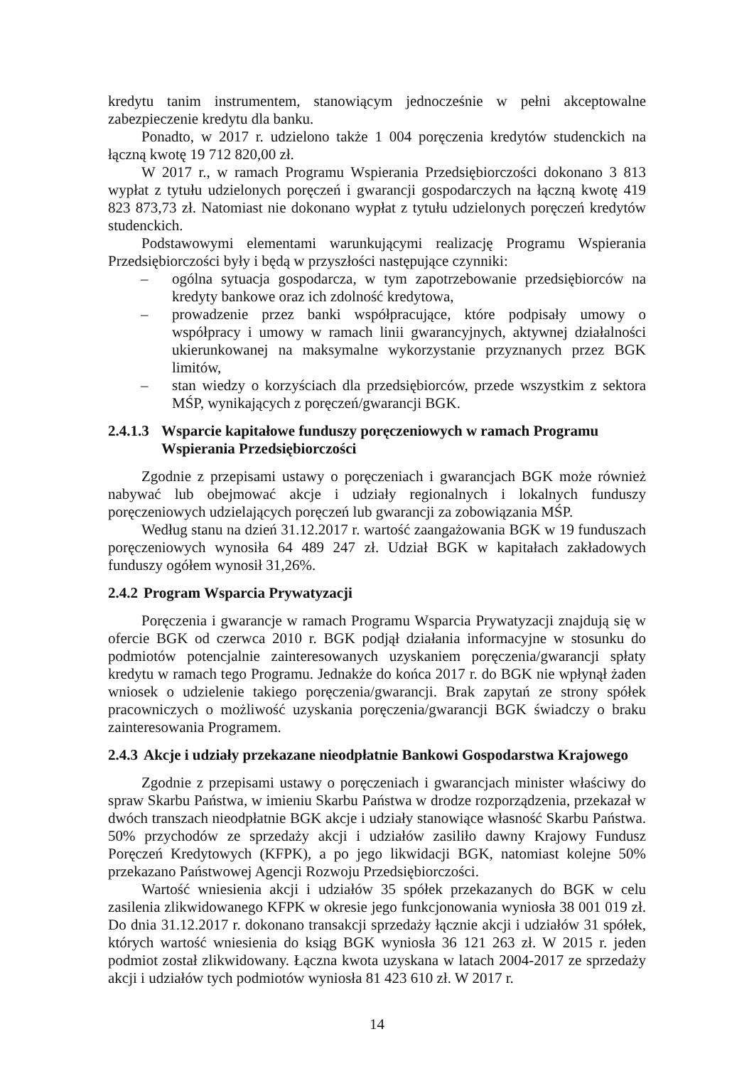kredytu tanim instrumentem, stanowiącym jednocześnie w pełni akceptowalne zabezpieczenie kredytu dla banku.
Ponadto, w 2017 r. udzielono także 1 004 poręczenia kredytów studenckich na łączną kwotę 19 712 820,00 zł.
W 2017 r., w ramach Programu Wspierania Przedsiębiorczości dokonano 3 813 wypłat z tytułu udzielonych poręczeń i gwarancji gospodarczych na łączną kwotę 419 823 873,73 zł. Natomiast nie dokonano wypłat z tytułu udzielonych poręczeń kredytów studenckich.
Podstawowymi elementami warunkującymi realizację Programu Wspierania Przedsiębiorczości były i będą w przyszłości następujące czynniki:
– ogólna sytuacja gospodarcza, w tym zapotrzebowanie przedsiębiorców na kredyty bankowe oraz ich zdolność kredytowa,
– prowadzenie przez banki współpracujące, które podpisały umowy o współpracy i umowy w ramach linii gwarancyjnych, aktywnej działalności ukierunkowanej na maksymalne wykorzystanie przyznanych przez BGK limitów,
– stan wiedzy o korzyściach dla przedsiębiorców, przede wszystkim z sektora MŚP, wynikających z poręczeń/gwarancji BGK.
2.4.1.3 Wsparcie kapitałowe funduszy poręczeniowych w ramach Programu Wspierania Przedsiębiorczości
Zgodnie z przepisami ustawy o poręczeniach i gwarancjach BGK może również nabywać lub obejmować akcje i udziały regionalnych i lokalnych funduszy poręczeniowych udzielających poręczeń lub gwarancji za zobowiązania MŚP.
Według stanu na dzień 31.12.2017 r. wartość zaangażowania BGK w 19 funduszach poręczeniowych wynosiła 64 489 247 zł. Udział BGK w kapitałach zakładowych funduszy ogółem wynosił 31,26%.
2.4.2 Program Wsparcia Prywatyzacji
Poręczenia i gwarancje w ramach Programu Wsparcia Prywatyzacji znajdują się w ofercie BGK od czerwca 2010 r. BGK podjął działania informacyjne w stosunku do podmiotów potencjalnie zainteresowanych uzyskaniem poręczenia/gwarancji spłaty kredytu w ramach tego Programu. Jednakże do końca 2017 r. do BGK nie wpłynął żaden wniosek o udzielenie takiego poręczenia/gwarancji. Brak zapytań ze strony spółek pracowniczych o możliwość uzyskania poręczenia/gwarancji BGK świadczy o braku zainteresowania Programem.
2.4.3 Akcje i udziały przekazane nieodpłatnie Bankowi Gospodarstwa Krajowego
Zgodnie z przepisami ustawy o poręczeniach i gwarancjach minister właściwy do spraw Skarbu Państwa, w imieniu Skarbu Państwa w drodze rozporządzenia, przekazał w dwóch transzach nieodpłatnie BGK akcje i udziały stanowiące własność Skarbu Państwa. 50% przychodów ze sprzedaży akcji i udziałów zasiliło dawny Krajowy Fundusz Poręczeń Kredytowych (KFPK), a po jego likwidacji BGK, natomiast kolejne 50% przekazano Państwowej Agencji Rozwoju Przedsiębiorczości.
Wartość wniesienia akcji i udziałów 35 spółek przekazanych do BGK w celu zasilenia zlikwidowanego KFPK w okresie jego funkcjonowania wyniosła 38 001 019 zł. Do dnia 31.12.2017 r. dokonano transakcji sprzedaży łącznie akcji i udziałów 31 spółek, których wartość wniesienia do ksiąg BGK wyniosła 36 121 263 zł. W 2015 r. jeden podmiot został zlikwidowany. Łączna kwota uzyskana w latach 2004-2017 ze sprzedaży akcji i udziałów tych podmiotów wyniosła 81 423 610 zł. W 2017 r.
14